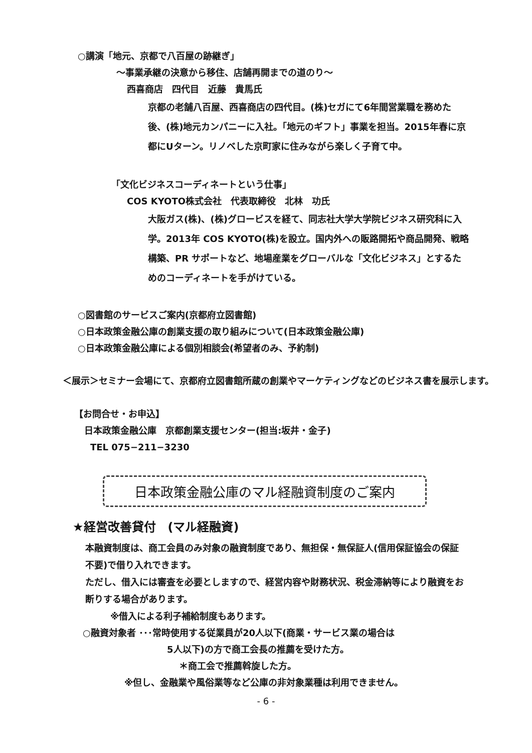○講演「地元、京都で八百屋の跡継ぎ」
～事業承継の決意から移住、店舗再開までの道のり～
西喜商店　四代目　近藤　貴馬氏
京都の老舗八百屋、西喜商店の四代目。(株)セガにて6年間営業職を務めた後、(株)地元カンパニーに入社。「地元のギフト」事業を担当。2015年春に京都にUターン。リノベした京町家に住みながら楽しく子育て中。
「文化ビジネスコーディネートという仕事」
COS KYOTO株式会社　代表取締役　北林　功氏
大阪ガス(株)、(株)グロービスを経て、同志社大学大学院ビジネス研究科に入学。2013年 COS KYOTO(株)を設立。国内外への販路開拓や商品開発、戦略構築、PR サポートなど、地場産業をグローバルな「文化ビジネス」とするためのコーディネートを手がけている。
○図書館のサービスご案内(京都府立図書館)
○日本政策金融公庫の創業支援の取り組みについて(日本政策金融公庫)
○日本政策金融公庫による個別相談会(希望者のみ、予約制)
＜展示＞セミナー会場にて、京都府立図書館所蔵の創業やマーケティングなどのビジネス書を展示します。
【お問合せ・お申込】
日本政策金融公庫　京都創業支援センター(担当:坂井・金子)
TEL 075−211−3230
日本政策金融公庫のマル経融資制度のご案内
★経営改善貸付　(マル経融資)
本融資制度は、商工会員のみ対象の融資制度であり、無担保・無保証人(信用保証協会の保証不要)で借り入れできます。
ただし、借入には審査を必要としますので、経営内容や財務状況、税金滞納等により融資をお断りする場合があります。
※借入による利子補給制度もあります。
○融資対象者 ･･･常時使用する従業員が20人以下(商業・サービス業の場合は
5人以下)の方で商工会長の推薦を受けた方。
＊商工会で推薦斡旋した方。
※但し、金融業や風俗業等など公庫の非対象業種は利用できません。
- 6 -